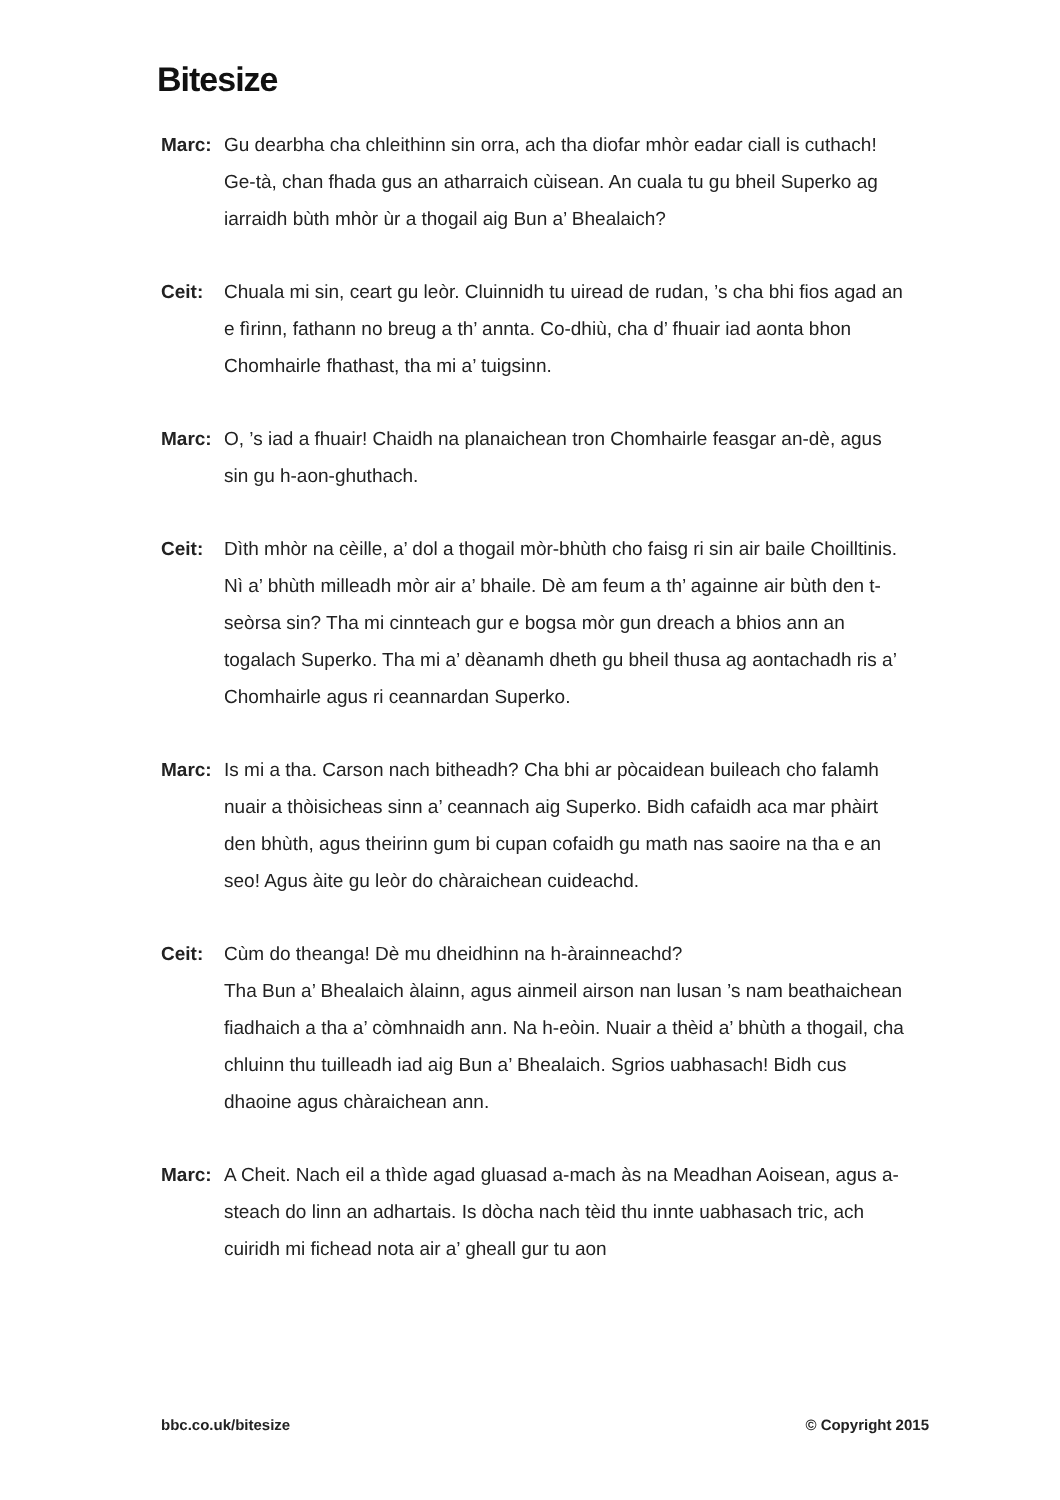Bitesize
Marc: Gu dearbha cha chleithinn sin orra, ach tha diofar mhòr eadar ciall is cuthach! Ge-tà, chan fhada gus an atharraich cùisean. An cuala tu gu bheil Superko ag iarraidh bùth mhòr ùr a thogail aig Bun a’ Bhealaich?
Ceit: Chuala mi sin, ceart gu leòr. Cluinnidh tu uiread de rudan, ’s cha bhi fios agad an e fìrinn, fathann no breug a th’ annta. Co-dhiù, cha d’ fhuair iad aonta bhon Chomhairle fhathast, tha mi a’ tuigsinn.
Marc: O, ’s iad a fhuair! Chaidh na planaichean tron Chomhairle feasgar an-dè, agus sin gu h-aon-ghuthach.
Ceit: Dìth mhòr na cèille, a’ dol a thogail mòr-bhùth cho faisg ri sin air baile Choilltinis. Nì a’ bhùth milleadh mòr air a’ bhaile. Dè am feum a th’ againne air bùth den t-seòrsa sin? Tha mi cinnteach gur e bogsa mòr gun dreach a bhios ann an togalach Superko. Tha mi a’ dèanamh dheth gu bheil thusa ag aontachadh ris a’ Chomhairle agus ri ceannardan Superko.
Marc: Is mi a tha. Carson nach bitheadh? Cha bhi ar pòcaidean buileach cho falamh nuair a thòisicheas sinn a’ ceannach aig Superko. Bidh cafaidh aca mar phàirt den bhùth, agus theirinn gum bi cupan cofaidh gu math nas saoire na tha e an seo! Agus àite gu leòr do chàraichean cuideachd.
Ceit: Cùm do theanga! Dè mu dheidhinn na h-àrainneachd?
Tha Bun a’ Bhealaich àlainn, agus ainmeil airson nan lusan ’s nam beathaichean fiadhaich a tha a’ còmhnaidh ann. Na h-eòin. Nuair a thèid a’ bhùth a thogail, cha chluinn thu tuilleadh iad aig Bun a’ Bhealaich. Sgrios uabhasach! Bidh cus dhaoine agus chàraichean ann.
Marc: A Cheit. Nach eil a thìde agad gluasad a-mach às na Meadhan Aoisean, agus a-steach do linn an adhartais. Is dòcha nach tèid thu innte uabhasach tric, ach cuiridh mi fichead nota air a’ gheall gur tu aon
bbc.co.uk/bitesize © Copyright 2015